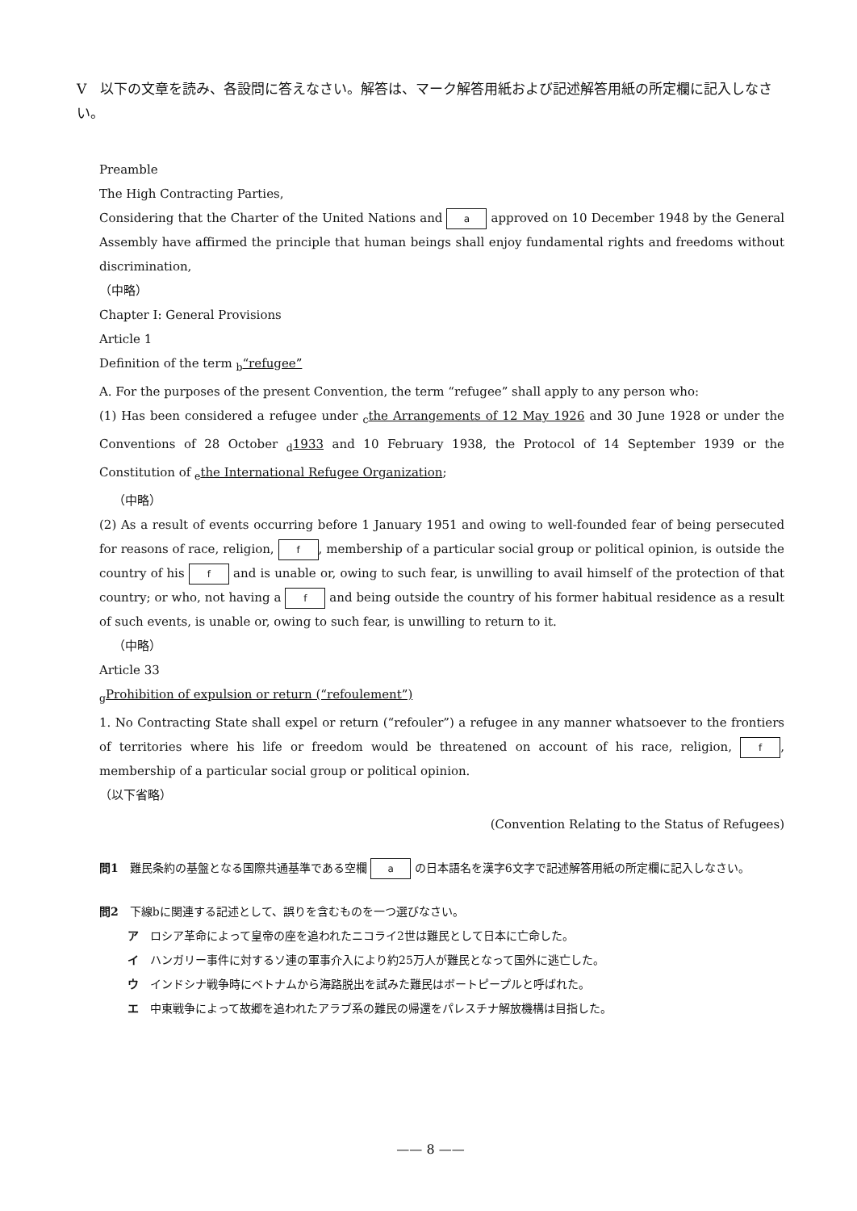V　以下の文章を読み、各設問に答えなさい。解答は、マーク解答用紙および記述解答用紙の所定欄に記入しなさい。
Preamble
The High Contracting Parties,
Considering that the Charter of the United Nations and a approved on 10 December 1948 by the General Assembly have affirmed the principle that human beings shall enjoy fundamental rights and freedoms without discrimination,
（中略）
Chapter I: General Provisions
Article 1
Definition of the term <sub>b</sub>“refugee”
A. For the purposes of the present Convention, the term “refugee” shall apply to any person who:
(1) Has been considered a refugee under <sub>c</sub>the Arrangements of 12 May 1926 and 30 June 1928 or under the Conventions of 28 October <sub>d</sub>1933 and 10 February 1938, the Protocol of 14 September 1939 or the Constitution of <sub>e</sub>the International Refugee Organization;
（中略）
(2) As a result of events occurring before 1 January 1951 and owing to well-founded fear of being persecuted for reasons of race, religion, f, membership of a particular social group or political opinion, is outside the country of his f and is unable or, owing to such fear, is unwilling to avail himself of the protection of that country; or who, not having a f and being outside the country of his former habitual residence as a result of such events, is unable or, owing to such fear, is unwilling to return to it.
（中略）
Article 33
<sub>g</sub>Prohibition of expulsion or return (“refoulement”)
1. No Contracting State shall expel or return (“refouler”) a refugee in any manner whatsoever to the frontiers of territories where his life or freedom would be threatened on account of his race, religion, f, membership of a particular social group or political opinion.
（以下省略）
(Convention Relating to the Status of Refugees)
問1　難民条約の基盤となる国際共通基準である空欄 a の日本語名を漢字6文字で記述解答用紙の所定欄に記入しなさい。
問2　下線bに関連する記述として、誤りを含むものを一つ選びなさい。
ア　ロシア革命によって皇帝の座を追われたニコライ2世は難民として日本に亡命した。
イ　ハンガリー事件に対するソ連の軍事介入により約25万人が難民となって国外に逃亡した。
ウ　インドシナ戦争時にベトナムから海路脱出を試みた難民はボートピープルと呼ばれた。
エ　中東戦争によって故郷を追われたアラブ系の難民の帰還をパレスチナ解放機構は目指した。
—— 8 ——